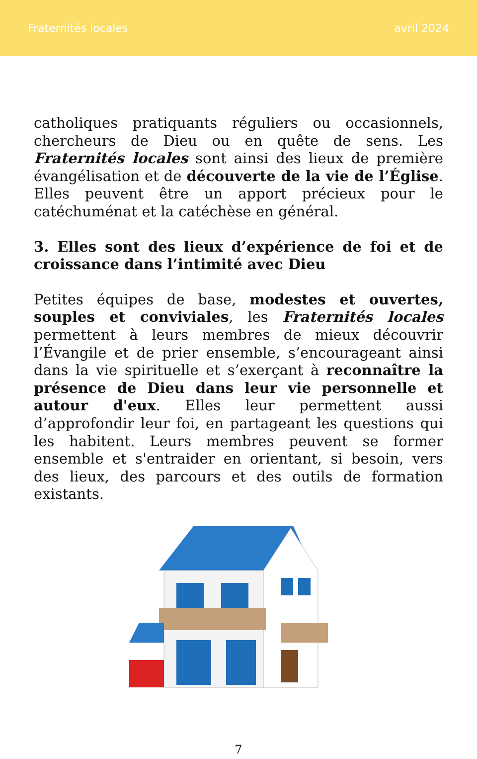Fraternités locales avril 2024
catholiques pratiquants réguliers ou occasionnels, chercheurs de Dieu ou en quête de sens. Les Fraternités locales sont ainsi des lieux de première évangélisation et de découverte de la vie de l’Église. Elles peuvent être un apport précieux pour le catéchuménat et la catéchèse en général.
3. Elles sont des lieux d’expérience de foi et de croissance dans l’intimité avec Dieu
Petites équipes de base, modestes et ouvertes, souples et conviviales, les Fraternités locales permettent à leurs membres de mieux découvrir l’Évangile et de prier ensemble, s’encourageant ainsi dans la vie spirituelle et s’exerçant à reconnaître la présence de Dieu dans leur vie personnelle et autour d'eux. Elles leur permettent aussi d’approfondir leur foi, en partageant les questions qui les habitent. Leurs membres peuvent se former ensemble et s'entraider en orientant, si besoin, vers des lieux, des parcours et des outils de formation existants.
7